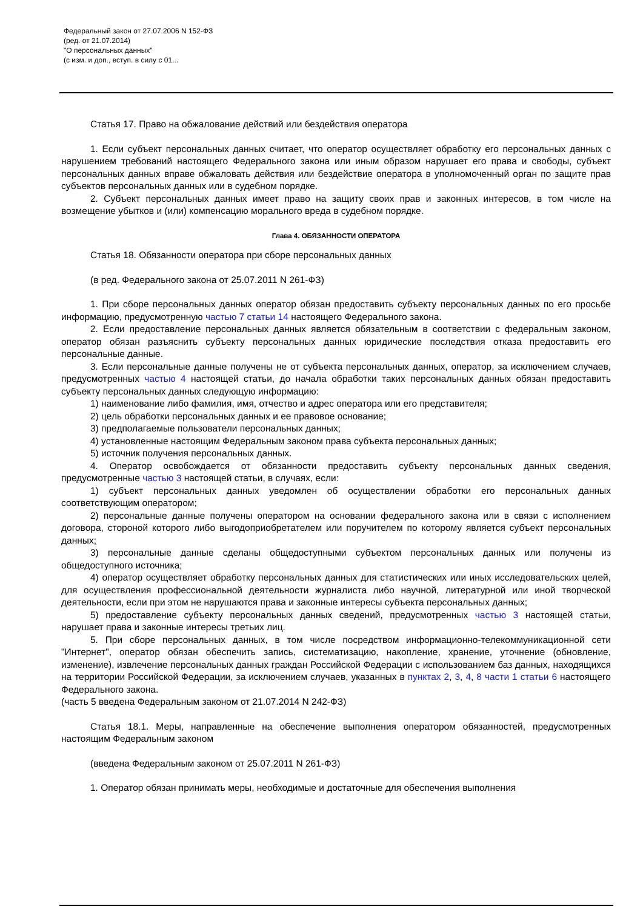Федеральный закон от 27.07.2006 N 152-ФЗ
(ред. от 21.07.2014)
"О персональных данных"
(с изм. и доп., вступ. в силу с 01...
Статья 17. Право на обжалование действий или бездействия оператора
1. Если субъект персональных данных считает, что оператор осуществляет обработку его персональных данных с нарушением требований настоящего Федерального закона или иным образом нарушает его права и свободы, субъект персональных данных вправе обжаловать действия или бездействие оператора в уполномоченный орган по защите прав субъектов персональных данных или в судебном порядке.
2. Субъект персональных данных имеет право на защиту своих прав и законных интересов, в том числе на возмещение убытков и (или) компенсацию морального вреда в судебном порядке.
Глава 4. ОБЯЗАННОСТИ ОПЕРАТОРА
Статья 18. Обязанности оператора при сборе персональных данных
(в ред. Федерального закона от 25.07.2011 N 261-ФЗ)
1. При сборе персональных данных оператор обязан предоставить субъекту персональных данных по его просьбе информацию, предусмотренную частью 7 статьи 14 настоящего Федерального закона.
2. Если предоставление персональных данных является обязательным в соответствии с федеральным законом, оператор обязан разъяснить субъекту персональных данных юридические последствия отказа предоставить его персональные данные.
3. Если персональные данные получены не от субъекта персональных данных, оператор, за исключением случаев, предусмотренных частью 4 настоящей статьи, до начала обработки таких персональных данных обязан предоставить субъекту персональных данных следующую информацию:
1) наименование либо фамилия, имя, отчество и адрес оператора или его представителя;
2) цель обработки персональных данных и ее правовое основание;
3) предполагаемые пользователи персональных данных;
4) установленные настоящим Федеральным законом права субъекта персональных данных;
5) источник получения персональных данных.
4. Оператор освобождается от обязанности предоставить субъекту персональных данных сведения, предусмотренные частью 3 настоящей статьи, в случаях, если:
1) субъект персональных данных уведомлен об осуществлении обработки его персональных данных соответствующим оператором;
2) персональные данные получены оператором на основании федерального закона или в связи с исполнением договора, стороной которого либо выгодоприобретателем или поручителем по которому является субъект персональных данных;
3) персональные данные сделаны общедоступными субъектом персональных данных или получены из общедоступного источника;
4) оператор осуществляет обработку персональных данных для статистических или иных исследовательских целей, для осуществления профессиональной деятельности журналиста либо научной, литературной или иной творческой деятельности, если при этом не нарушаются права и законные интересы субъекта персональных данных;
5) предоставление субъекту персональных данных сведений, предусмотренных частью 3 настоящей статьи, нарушает права и законные интересы третьих лиц.
5. При сборе персональных данных, в том числе посредством информационно-телекоммуникационной сети "Интернет", оператор обязан обеспечить запись, систематизацию, накопление, хранение, уточнение (обновление, изменение), извлечение персональных данных граждан Российской Федерации с использованием баз данных, находящихся на территории Российской Федерации, за исключением случаев, указанных в пунктах 2, 3, 4, 8 части 1 статьи 6 настоящего Федерального закона.
(часть 5 введена Федеральным законом от 21.07.2014 N 242-ФЗ)
Статья 18.1. Меры, направленные на обеспечение выполнения оператором обязанностей, предусмотренных настоящим Федеральным законом
(введена Федеральным законом от 25.07.2011 N 261-ФЗ)
1. Оператор обязан принимать меры, необходимые и достаточные для обеспечения выполнения